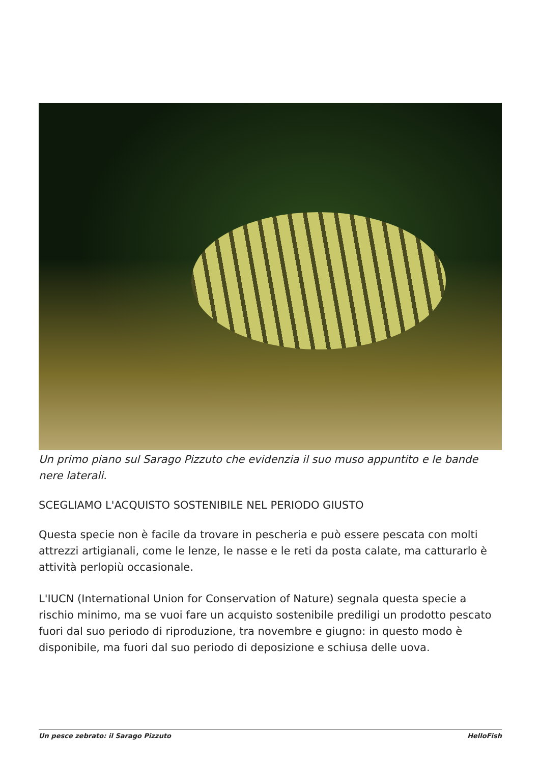Un primo piano sul Sarago Pizzuto che evidenzia il suo muso appuntito e le bande nere laterali.
SCEGLIAMO L'ACQUISTO SOSTENIBILE NEL PERIODO GIUSTO
Questa specie non è facile da trovare in pescheria e può essere pescata con molti attrezzi artigianali, come le lenze, le nasse e le reti da posta calate, ma catturarlo è attività perlopiù occasionale.
L'IUCN (International Union for Conservation of Nature) segnala questa specie a rischio minimo, ma se vuoi fare un acquisto sostenibile prediligi un prodotto pescato fuori dal suo periodo di riproduzione, tra novembre e giugno: in questo modo è disponibile, ma fuori dal suo periodo di deposizione e schiusa delle uova.
Un pesce zebrato: il Sarago Pizzuto HelloFish